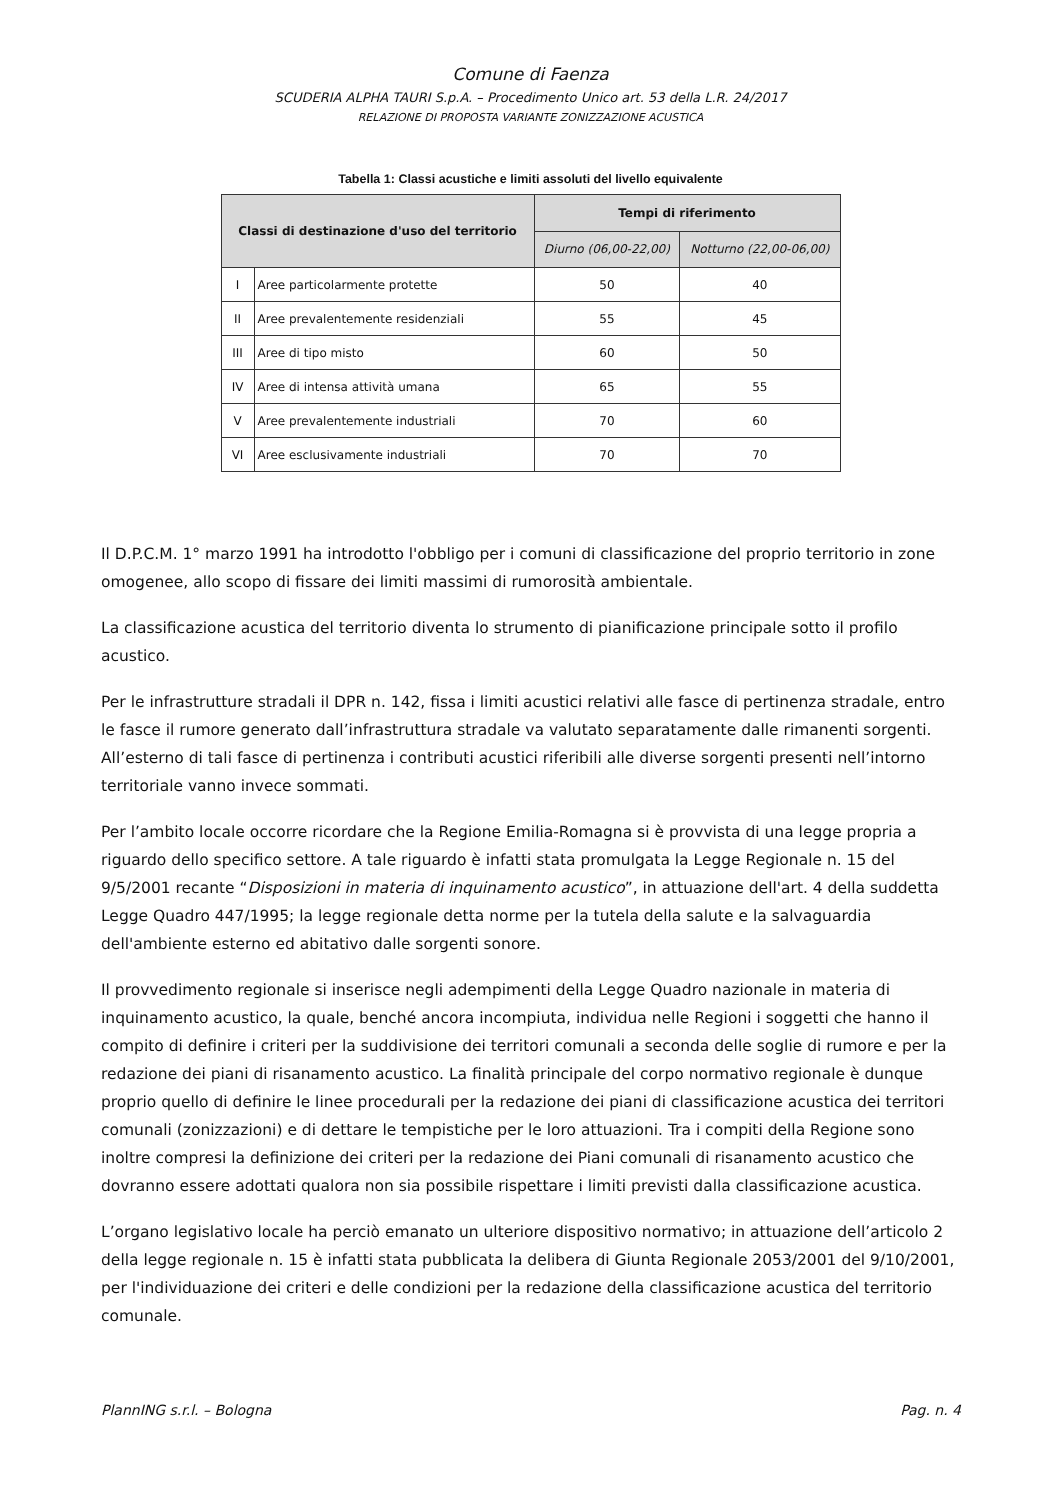Comune di Faenza
SCUDERIA ALPHA TAURI S.p.A. – Procedimento Unico art. 53 della L.R. 24/2017
RELAZIONE DI PROPOSTA VARIANTE ZONIZZAZIONE ACUSTICA
Tabella 1: Classi acustiche e limiti assoluti del livello equivalente
| Classi di destinazione d'uso del territorio | | Tempi di riferimento | |
| --- | --- | --- | --- |
| | | Diurno (06,00-22,00) | Notturno (22,00-06,00) |
| I | Aree particolarmente protette | 50 | 40 |
| II | Aree prevalentemente residenziali | 55 | 45 |
| III | Aree di tipo misto | 60 | 50 |
| IV | Aree di intensa attività umana | 65 | 55 |
| V | Aree prevalentemente industriali | 70 | 60 |
| VI | Aree esclusivamente industriali | 70 | 70 |
Il D.P.C.M. 1° marzo 1991 ha introdotto l'obbligo per i comuni di classificazione del proprio territorio in zone omogenee, allo scopo di fissare dei limiti massimi di rumorosità ambientale.
La classificazione acustica del territorio diventa lo strumento di pianificazione principale sotto il profilo acustico.
Per le infrastrutture stradali il DPR n. 142, fissa i limiti acustici relativi alle fasce di pertinenza stradale, entro le fasce il rumore generato dall’infrastruttura stradale va valutato separatamente dalle rimanenti sorgenti. All’esterno di tali fasce di pertinenza i contributi acustici riferibili alle diverse sorgenti presenti nell’intorno territoriale vanno invece sommati.
Per l’ambito locale occorre ricordare che la Regione Emilia-Romagna si è provvista di una legge propria a riguardo dello specifico settore. A tale riguardo è infatti stata promulgata la Legge Regionale n. 15 del 9/5/2001 recante “Disposizioni in materia di inquinamento acustico”, in attuazione dell'art. 4 della suddetta Legge Quadro 447/1995; la legge regionale detta norme per la tutela della salute e la salvaguardia dell'ambiente esterno ed abitativo dalle sorgenti sonore.
Il provvedimento regionale si inserisce negli adempimenti della Legge Quadro nazionale in materia di inquinamento acustico, la quale, benché ancora incompiuta, individua nelle Regioni i soggetti che hanno il compito di definire i criteri per la suddivisione dei territori comunali a seconda delle soglie di rumore e per la redazione dei piani di risanamento acustico. La finalità principale del corpo normativo regionale è dunque proprio quello di definire le linee procedurali per la redazione dei piani di classificazione acustica dei territori comunali (zonizzazioni) e di dettare le tempistiche per le loro attuazioni. Tra i compiti della Regione sono inoltre compresi la definizione dei criteri per la redazione dei Piani comunali di risanamento acustico che dovranno essere adottati qualora non sia possibile rispettare i limiti previsti dalla classificazione acustica.
L’organo legislativo locale ha perciò emanato un ulteriore dispositivo normativo; in attuazione dell’articolo 2 della legge regionale n. 15 è infatti stata pubblicata la delibera di Giunta Regionale 2053/2001 del 9/10/2001, per l'individuazione dei criteri e delle condizioni per la redazione della classificazione acustica del territorio comunale.
PlannING s.r.l. – Bologna Pag. n. 4